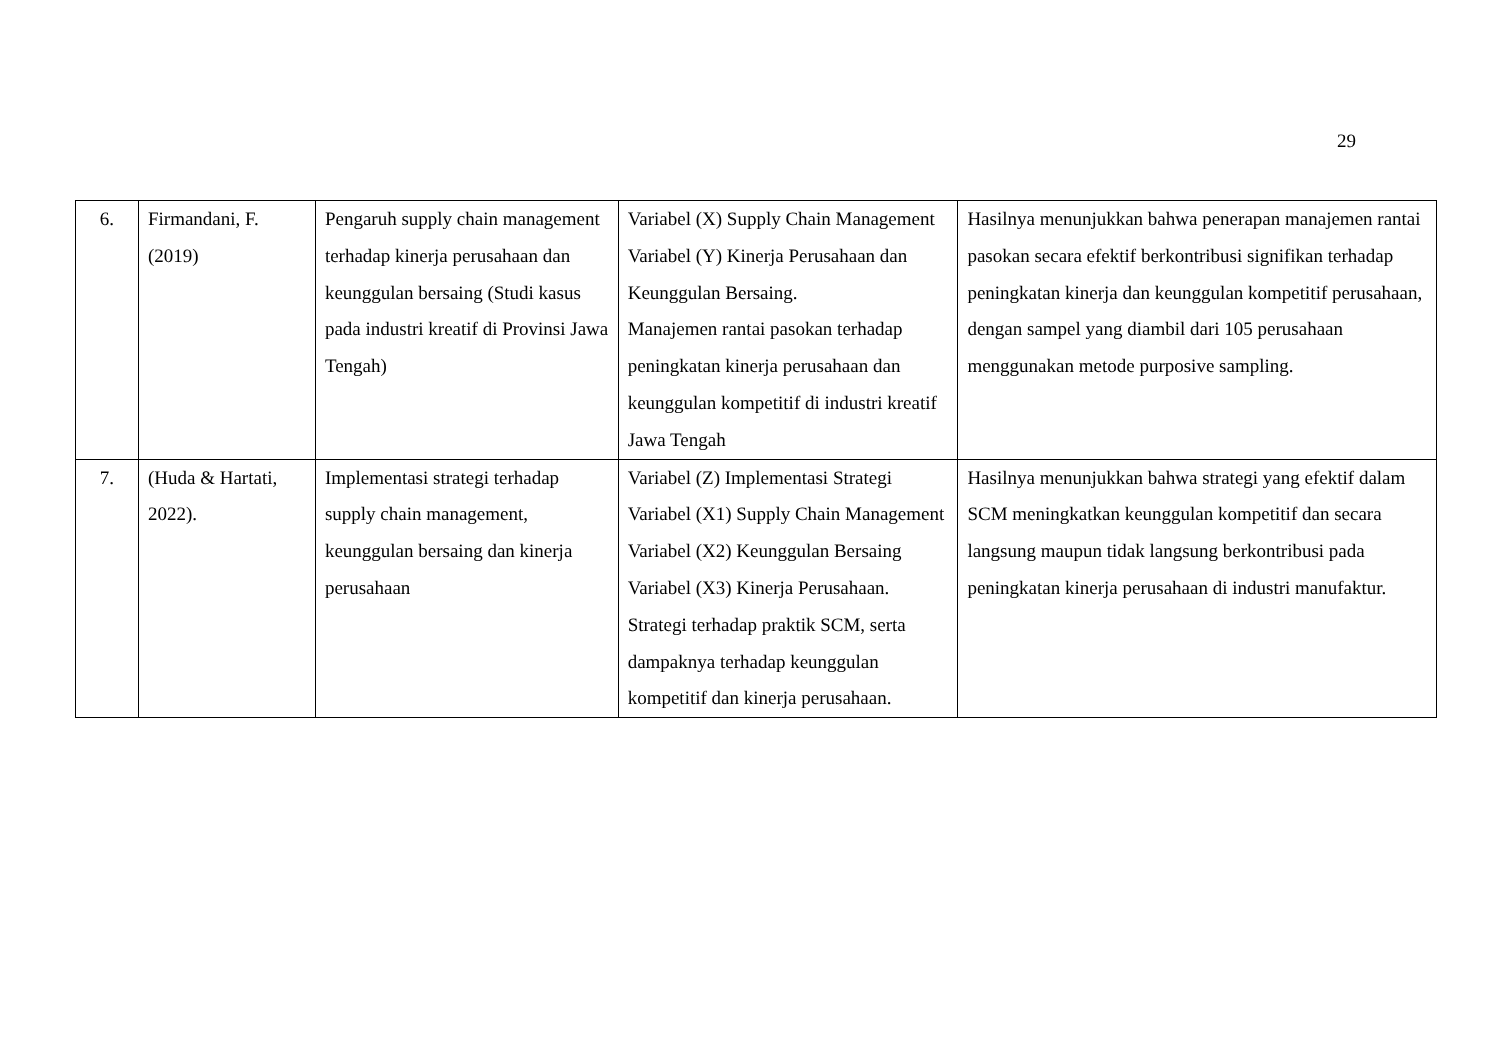29
| 6. | Firmandani, F. (2019) | Pengaruh supply chain management terhadap kinerja perusahaan dan keunggulan bersaing (Studi kasus pada industri kreatif di Provinsi Jawa Tengah) | Variabel (X) Supply Chain Management Variabel (Y) Kinerja Perusahaan dan Keunggulan Bersaing. Manajemen rantai pasokan terhadap peningkatan kinerja perusahaan dan keunggulan kompetitif di industri kreatif Jawa Tengah | Hasilnya menunjukkan bahwa penerapan manajemen rantai pasokan secara efektif berkontribusi signifikan terhadap peningkatan kinerja dan keunggulan kompetitif perusahaan, dengan sampel yang diambil dari 105 perusahaan menggunakan metode purposive sampling. |
| 7. | (Huda & Hartati, 2022). | Implementasi strategi terhadap supply chain management, keunggulan bersaing dan kinerja perusahaan | Variabel (Z) Implementasi Strategi Variabel (X1) Supply Chain Management Variabel (X2) Keunggulan Bersaing Variabel (X3) Kinerja Perusahaan. Strategi terhadap praktik SCM, serta dampaknya terhadap keunggulan kompetitif dan kinerja perusahaan. | Hasilnya menunjukkan bahwa strategi yang efektif dalam SCM meningkatkan keunggulan kompetitif dan secara langsung maupun tidak langsung berkontribusi pada peningkatan kinerja perusahaan di industri manufaktur. |